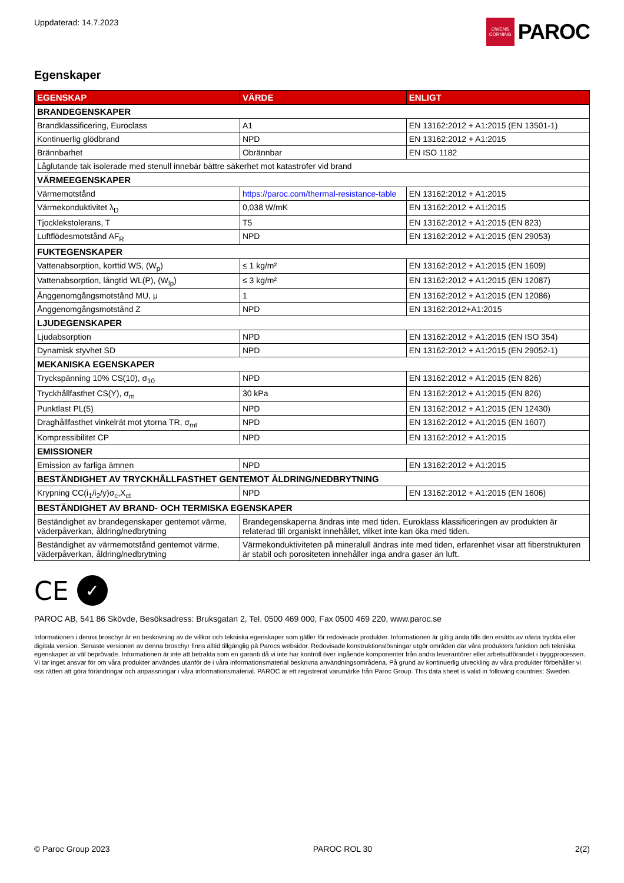Uppdaterad: 14.7.2023
OWENS CORNING
PAROC
Egenskaper
| EGENSKAP | VÄRDE | ENLIGT |
| --- | --- | --- |
| BRANDEGENSKAPER | | |
| Brandklassificering, Euroclass | A1 | EN 13162:2012 + A1:2015 (EN 13501-1) |
| Kontinuerlig glödbrand | NPD | EN 13162:2012 + A1:2015 |
| Brännbarhet | Obrännbar | EN ISO 1182 |
| Låglutande tak isolerade med stenull innebär bättre säkerhet mot katastrofer vid brand | | |
| VÄRMEEGENSKAPER | | |
| Värmemotstånd | https://paroc.com/thermal-resistance-table | EN 13162:2012 + A1:2015 |
| Värmekonduktivitet λ<sub>D</sub> | 0,038 W/mK | EN 13162:2012 + A1:2015 |
| Tjocklekstolerans, T | T5 | EN 13162:2012 + A1:2015 (EN 823) |
| Luftflödesmotstånd AF<sub>R</sub> | NPD | EN 13162:2012 + A1:2015 (EN 29053) |
| FUKTEGENSKAPER | | |
| Vattenabsorption, korttid WS, (W<sub>p</sub>) | ≤ 1 kg/m² | EN 13162:2012 + A1:2015 (EN 1609) |
| Vattenabsorption, långtid WL(P), (W<sub>lp</sub>) | ≤ 3 kg/m² | EN 13162:2012 + A1:2015 (EN 12087) |
| Ånggenomgångsmotstånd MU, μ | 1 | EN 13162:2012 + A1:2015 (EN 12086) |
| Ånggenomgångsmotstånd Z | NPD | EN 13162:2012+A1:2015 |
| LJUDEGENSKAPER | | |
| Ljudabsorption | NPD | EN 13162:2012 + A1:2015 (EN ISO 354) |
| Dynamisk styvhet SD | NPD | EN 13162:2012 + A1:2015 (EN 29052-1) |
| MEKANISKA EGENSKAPER | | |
| Tryckspänning 10% CS(10), σ<sub>10</sub> | NPD | EN 13162:2012 + A1:2015 (EN 826) |
| Tryckhållfasthet CS(Y), σ<sub>m</sub> | 30 kPa | EN 13162:2012 + A1:2015 (EN 826) |
| Punktlast PL(5) | NPD | EN 13162:2012 + A1:2015 (EN 12430) |
| Draghållfasthet vinkelrät mot ytorna TR, σ<sub>mt</sub> | NPD | EN 13162:2012 + A1:2015 (EN 1607) |
| Kompressibilitet CP | NPD | EN 13162:2012 + A1:2015 |
| EMISSIONER | | |
| Emission av farliga ämnen | NPD | EN 13162:2012 + A1:2015 |
| BESTÄNDIGHET AV TRYCKHÅLLFASTHET GENTEMOT ÅLDRING/NEDBRYTNING | | |
| Krypning CC(i<sub>1</sub>/i<sub>2</sub>/y)σ<sub>c</sub>,X<sub>ct</sub> | NPD | EN 13162:2012 + A1:2015 (EN 1606) |
| BESTÄNDIGHET AV BRAND- OCH TERMISKA EGENSKAPER | | |
| Beständighet av brandegenskaper gentemot värme, väderpåverkan, åldring/nedbrytning | Brandegenskaperna ändras inte med tiden. Euroklass klassificeringen av produkten är relaterad till organiskt innehållet, vilket inte kan öka med tiden. | |
| Beständighet av värmemotstånd gentemot värme, väderpåverkan, åldring/nedbrytning | Värmekonduktiviteten på mineralull ändras inte med tiden, erfarenhet visar att fiberstrukturen är stabil och porositeten innehåller inga andra gaser än luft. | |
CE
✓
PAROC AB, 541 86 Skövde, Besöksadress: Bruksgatan 2, Tel. 0500 469 000, Fax 0500 469 220, www.paroc.se
Informationen i denna broschyr är en beskrivning av de villkor och tekniska egenskaper som gäller för redovisade produkter. Informationen är giltig ända tills den ersätts av nästa tryckta eller digitala version. Senaste versionen av denna broschyr finns alltid tillgänglig på Parocs websidor. Redovisade konstruktionslösningar utgör områden där våra produkters funktion och tekniska egenskaper är väl beprövade. Informationen är inte att betrakta som en garanti då vi inte har kontroll över ingående komponenter från andra leverantörer eller arbetsutförandet i byggprocessen. Vi tar inget ansvar för om våra produkter användes utanför de i våra informationsmaterial beskrivna användningsområdena. På grund av kontinuerlig utveckling av våra produkter förbehåller vi oss rätten att göra förändringar och anpassningar i våra informationsmaterial. PAROC är ett registrerat varumärke från Paroc Group. This data sheet is valid in following countries: Sweden.
© Paroc Group 2023 PAROC ROL 30 2(2)